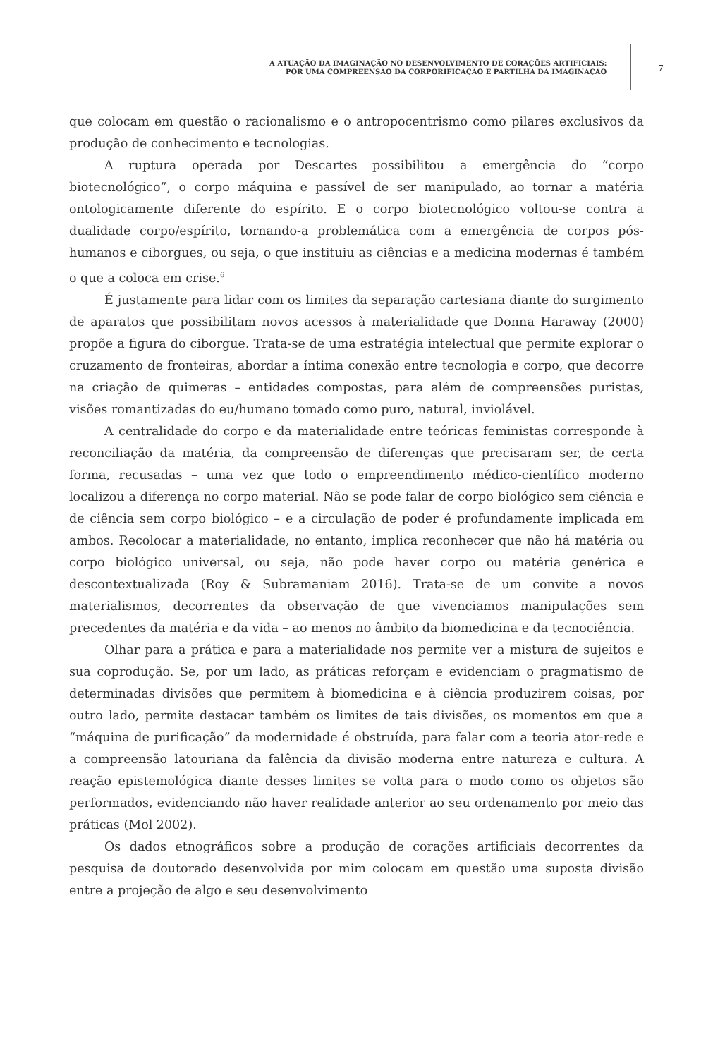A ATUAÇÃO DA IMAGINAÇÃO NO DESENVOLVIMENTO DE CORAÇÕES ARTIFICIAIS:
POR UMA COMPREENSÃO DA CORPORIFICAÇÃO E PARTILHA DA IMAGINAÇÃO
7
que colocam em questão o racionalismo e o antropocentrismo como pilares exclusivos da produção de conhecimento e tecnologias.
A ruptura operada por Descartes possibilitou a emergência do “corpo biotecnológico”, o corpo máquina e passível de ser manipulado, ao tornar a matéria ontologicamente diferente do espírito. E o corpo biotecnológico voltou-se contra a dualidade corpo/espírito, tornando-a problemática com a emergência de corpos pós-humanos e ciborgues, ou seja, o que instituiu as ciências e a medicina modernas é também o que a coloca em crise.<sup>6</sup>
É justamente para lidar com os limites da separação cartesiana diante do surgimento de aparatos que possibilitam novos acessos à materialidade que Donna Haraway (2000) propõe a figura do ciborgue. Trata-se de uma estratégia intelectual que permite explorar o cruzamento de fronteiras, abordar a íntima conexão entre tecnologia e corpo, que decorre na criação de quimeras – entidades compostas, para além de compreensões puristas, visões romantizadas do eu/humano tomado como puro, natural, inviolável.
A centralidade do corpo e da materialidade entre teóricas feministas corresponde à reconciliação da matéria, da compreensão de diferenças que precisaram ser, de certa forma, recusadas – uma vez que todo o empreendimento médico-científico moderno localizou a diferença no corpo material. Não se pode falar de corpo biológico sem ciência e de ciência sem corpo biológico – e a circulação de poder é profundamente implicada em ambos. Recolocar a materialidade, no entanto, implica reconhecer que não há matéria ou corpo biológico universal, ou seja, não pode haver corpo ou matéria genérica e descontextualizada (Roy & Subramaniam 2016). Trata-se de um convite a novos materialismos, decorrentes da observação de que vivenciamos manipulações sem precedentes da matéria e da vida – ao menos no âmbito da biomedicina e da tecnociência.
Olhar para a prática e para a materialidade nos permite ver a mistura de sujeitos e sua coprodução. Se, por um lado, as práticas reforçam e evidenciam o pragmatismo de determinadas divisões que permitem à biomedicina e à ciência produzirem coisas, por outro lado, permite destacar também os limites de tais divisões, os momentos em que a “máquina de purificação” da modernidade é obstruída, para falar com a teoria ator-rede e a compreensão latouriana da falência da divisão moderna entre natureza e cultura. A reação epistemológica diante desses limites se volta para o modo como os objetos são performados, evidenciando não haver realidade anterior ao seu ordenamento por meio das práticas (Mol 2002).
Os dados etnográficos sobre a produção de corações artificiais decorrentes da pesquisa de doutorado desenvolvida por mim colocam em questão uma suposta divisão entre a projeção de algo e seu desenvolvimento